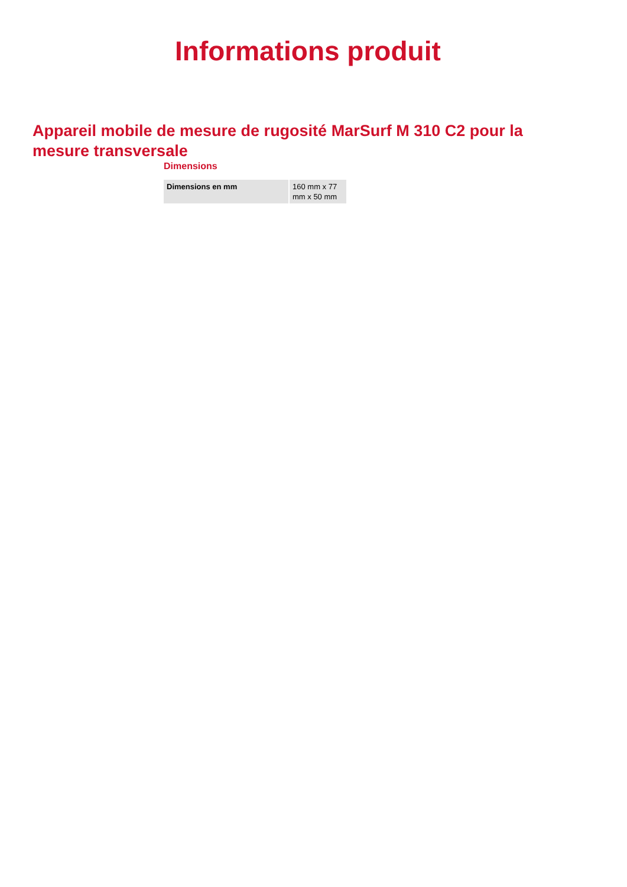Informations produit
Appareil mobile de mesure de rugosité MarSurf M 310 C2 pour la mesure transversale
Dimensions
| Dimensions en mm | 160 mm x 77 mm x 50 mm |